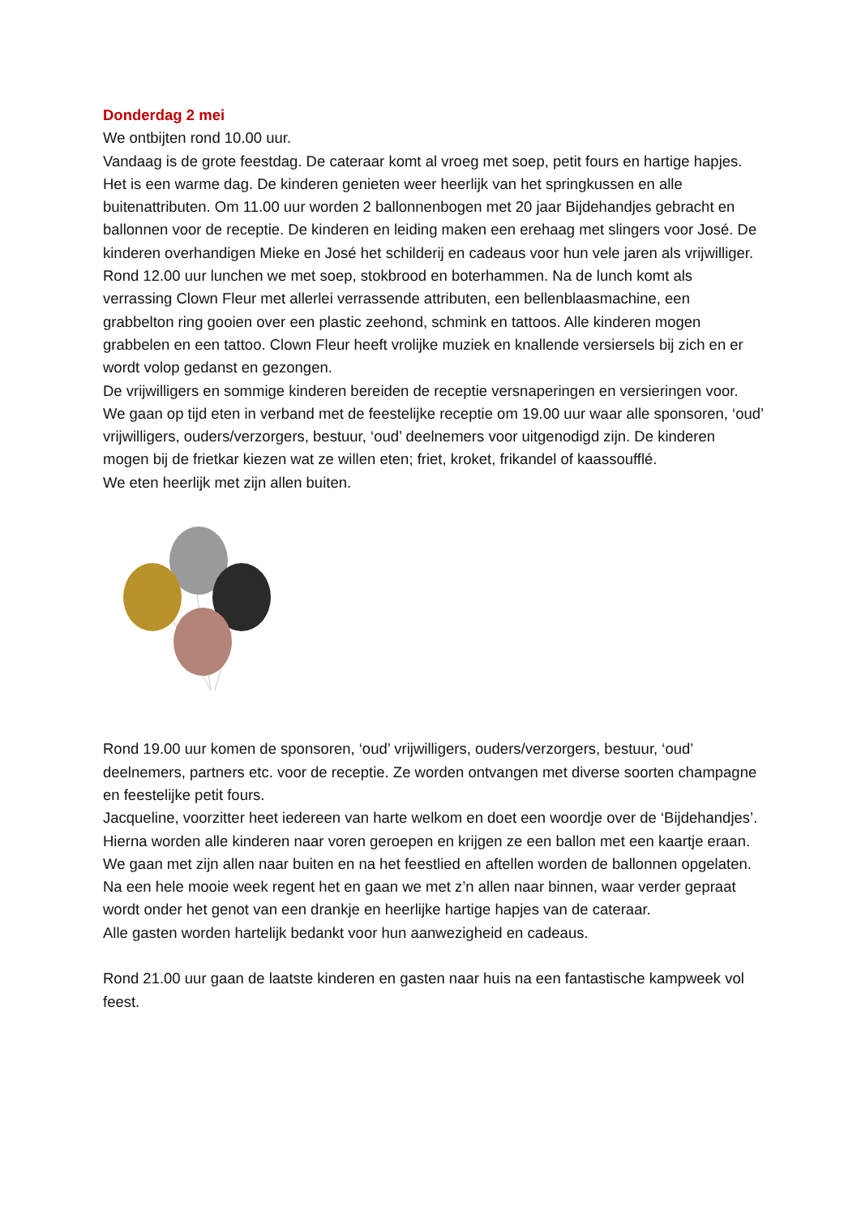Donderdag 2 mei
We ontbijten rond 10.00 uur.
Vandaag is de grote feestdag. De cateraar komt al vroeg met soep, petit fours en hartige hapjes. Het is een warme dag. De kinderen genieten weer heerlijk van het springkussen en alle buitenattributen. Om 11.00 uur worden 2 ballonnenbogen met 20 jaar Bijdehandjes gebracht en ballonnen voor de receptie. De kinderen en leiding maken een erehaag met slingers voor José. De kinderen overhandigen Mieke en José het schilderij en cadeaus voor hun vele jaren als vrijwilliger.
Rond 12.00 uur lunchen we met soep, stokbrood en boterhammen. Na de lunch komt als verrassing Clown Fleur met allerlei verrassende attributen, een bellenblaasmachine, een grabbelton ring gooien over een plastic zeehond, schmink en tattoos. Alle kinderen mogen grabbelen en een tattoo. Clown Fleur heeft vrolijke muziek en knallende versiersels bij zich en er wordt volop gedanst en gezongen.
De vrijwilligers en sommige kinderen bereiden de receptie versnaperingen en versieringen voor. We gaan op tijd eten in verband met de feestelijke receptie om 19.00 uur waar alle sponsoren, ‘oud’ vrijwilligers, ouders/verzorgers, bestuur, ‘oud’ deelnemers voor uitgenodigd zijn. De kinderen mogen bij de frietkar kiezen wat ze willen eten; friet, kroket, frikandel of kaassoufflé.
We eten heerlijk met zijn allen buiten.
Rond 19.00 uur komen de sponsoren, ‘oud’ vrijwilligers, ouders/verzorgers, bestuur, ‘oud’ deelnemers, partners etc. voor de receptie. Ze worden ontvangen met diverse soorten champagne en feestelijke petit fours.
Jacqueline, voorzitter heet iedereen van harte welkom en doet een woordje over de ‘Bijdehandjes’. Hierna worden alle kinderen naar voren geroepen en krijgen ze een ballon met een kaartje eraan. We gaan met zijn allen naar buiten en na het feestlied en aftellen worden de ballonnen opgelaten. Na een hele mooie week regent het en gaan we met z’n allen naar binnen, waar verder gepraat wordt onder het genot van een drankje en heerlijke hartige hapjes van de cateraar.
Alle gasten worden hartelijk bedankt voor hun aanwezigheid en cadeaus.
Rond 21.00 uur gaan de laatste kinderen en gasten naar huis na een fantastische kampweek vol feest.